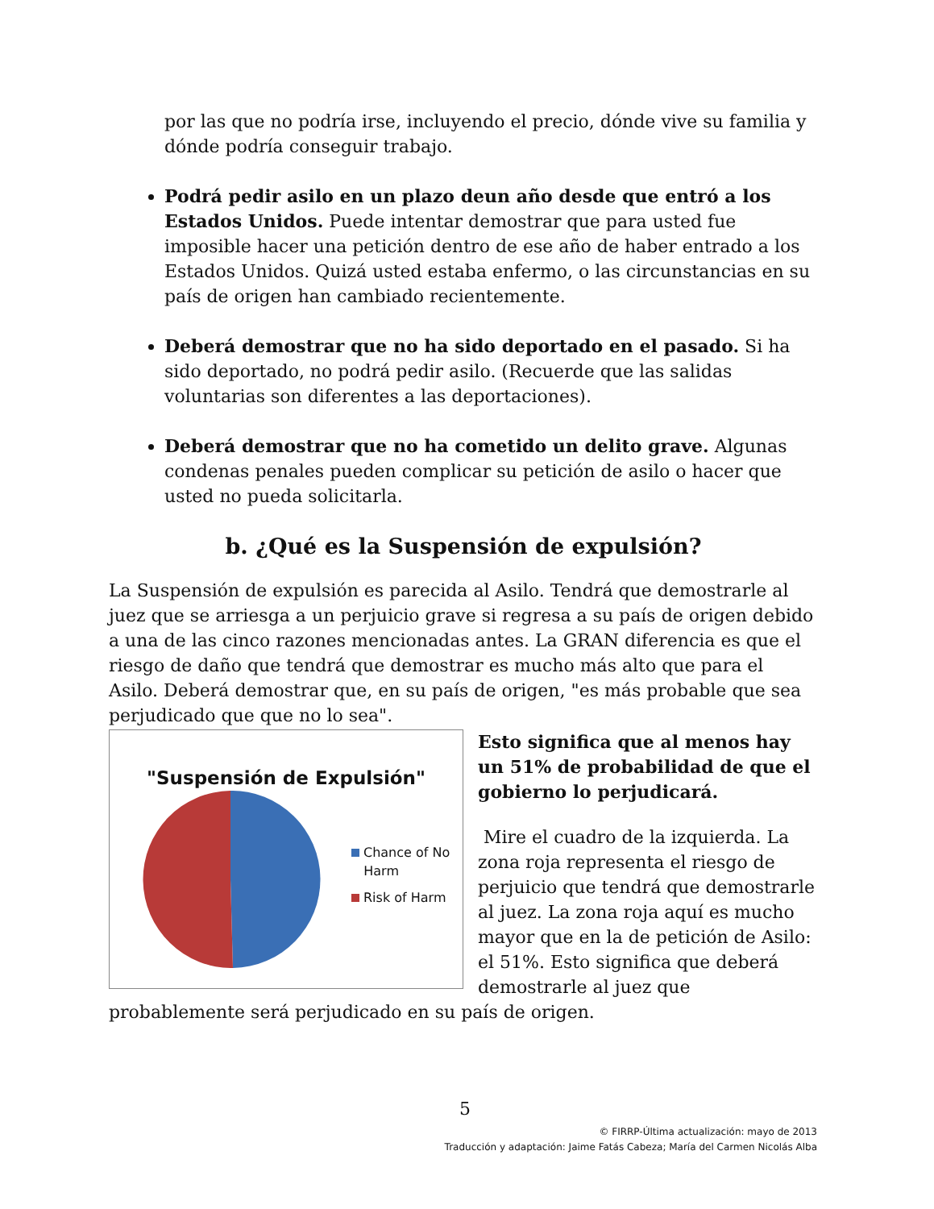por las que no podría irse, incluyendo el precio, dónde vive su familia y dónde podría conseguir trabajo.
Podrá pedir asilo en un plazo deun año desde que entró a los Estados Unidos. Puede intentar demostrar que para usted fue imposible hacer una petición dentro de ese año de haber entrado a los Estados Unidos. Quizá usted estaba enfermo, o las circunstancias en su país de origen han cambiado recientemente.
Deberá demostrar que no ha sido deportado en el pasado. Si ha sido deportado, no podrá pedir asilo. (Recuerde que las salidas voluntarias son diferentes a las deportaciones).
Deberá demostrar que no ha cometido un delito grave. Algunas condenas penales pueden complicar su petición de asilo o hacer que usted no pueda solicitarla.
b. ¿Qué es la Suspensión de expulsión?
La Suspensión de expulsión es parecida al Asilo. Tendrá que demostrarle al juez que se arriesga a un perjuicio grave si regresa a su país de origen debido a una de las cinco razones mencionadas antes. La GRAN diferencia es que el riesgo de daño que tendrá que demostrar es mucho más alto que para el Asilo. Deberá demostrar que, en su país de origen, "es más probable que sea perjudicado que que no lo sea".
"Suspensión de Expulsión"
Chance of No
Harm
Risk of Harm
Esto significa que al menos hay un 51% de probabilidad de que el gobierno lo perjudicará.
Mire el cuadro de la izquierda. La zona roja representa el riesgo de perjuicio que tendrá que demostrarle al juez. La zona roja aquí es mucho mayor que en la de petición de Asilo: el 51%. Esto significa que deberá demostrarle al juez que
probablemente será perjudicado en su país de origen.
5
© FIRRP-Última actualización: mayo de 2013
Traducción y adaptación: Jaime Fatás Cabeza; María del Carmen Nicolás Alba